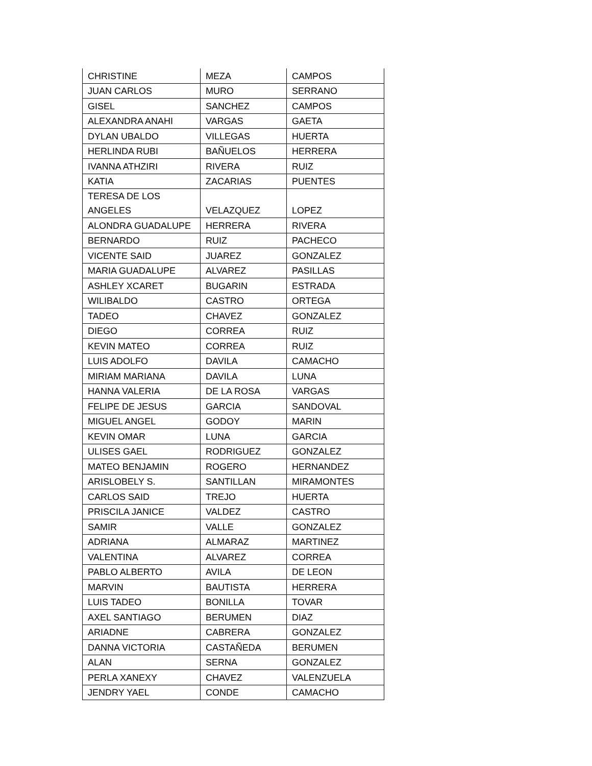| CHRISTINE | MEZA | CAMPOS |
| JUAN CARLOS | MURO | SERRANO |
| GISEL | SANCHEZ | CAMPOS |
| ALEXANDRA ANAHI | VARGAS | GAETA |
| DYLAN UBALDO | VILLEGAS | HUERTA |
| HERLINDA RUBI | BAÑUELOS | HERRERA |
| IVANNA ATHZIRI | RIVERA | RUIZ |
| KATIA | ZACARIAS | PUENTES |
| TERESA DE LOS ANGELES | VELAZQUEZ | LOPEZ |
| ALONDRA GUADALUPE | HERRERA | RIVERA |
| BERNARDO | RUIZ | PACHECO |
| VICENTE SAID | JUAREZ | GONZALEZ |
| MARIA GUADALUPE | ALVAREZ | PASILLAS |
| ASHLEY XCARET | BUGARIN | ESTRADA |
| WILIBALDO | CASTRO | ORTEGA |
| TADEO | CHAVEZ | GONZALEZ |
| DIEGO | CORREA | RUIZ |
| KEVIN MATEO | CORREA | RUIZ |
| LUIS ADOLFO | DAVILA | CAMACHO |
| MIRIAM MARIANA | DAVILA | LUNA |
| HANNA VALERIA | DE LA ROSA | VARGAS |
| FELIPE DE JESUS | GARCIA | SANDOVAL |
| MIGUEL ANGEL | GODOY | MARIN |
| KEVIN OMAR | LUNA | GARCIA |
| ULISES GAEL | RODRIGUEZ | GONZALEZ |
| MATEO BENJAMIN | ROGERO | HERNANDEZ |
| ARISLOBELY S. | SANTILLAN | MIRAMONTES |
| CARLOS SAID | TREJO | HUERTA |
| PRISCILA JANICE | VALDEZ | CASTRO |
| SAMIR | VALLE | GONZALEZ |
| ADRIANA | ALMARAZ | MARTINEZ |
| VALENTINA | ALVAREZ | CORREA |
| PABLO ALBERTO | AVILA | DE LEON |
| MARVIN | BAUTISTA | HERRERA |
| LUIS TADEO | BONILLA | TOVAR |
| AXEL SANTIAGO | BERUMEN | DIAZ |
| ARIADNE | CABRERA | GONZALEZ |
| DANNA VICTORIA | CASTAÑEDA | BERUMEN |
| ALAN | SERNA | GONZALEZ |
| PERLA XANEXY | CHAVEZ | VALENZUELA |
| JENDRY YAEL | CONDE | CAMACHO |